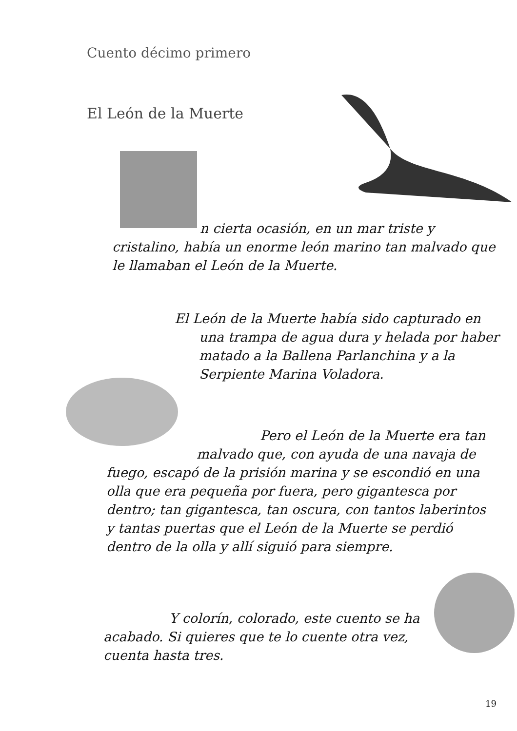Cuento décimo primero
El León de la Muerte
n cierta ocasión, en un mar triste y
cristalino, había un enorme león marino tan malvado que le llamaban el León de la Muerte.
El León de la Muerte había sido capturado en
una trampa de agua dura y helada por haber
matado a la Ballena Parlanchina y a la
Serpiente Marina Voladora.
Pero el León de la Muerte era tan
malvado que, con ayuda de una navaja de
fuego, escapó de la prisión marina y se escondió en una olla que era pequeña por fuera, pero gigantesca por dentro; tan gigantesca, tan oscura, con tantos laberintos y tantas puertas que el León de la Muerte se perdió dentro de la olla y allí siguió para siempre.
Y colorín, colorado, este cuento se ha
acabado. Si quieres que te lo cuente otra vez, cuenta hasta tres.
19